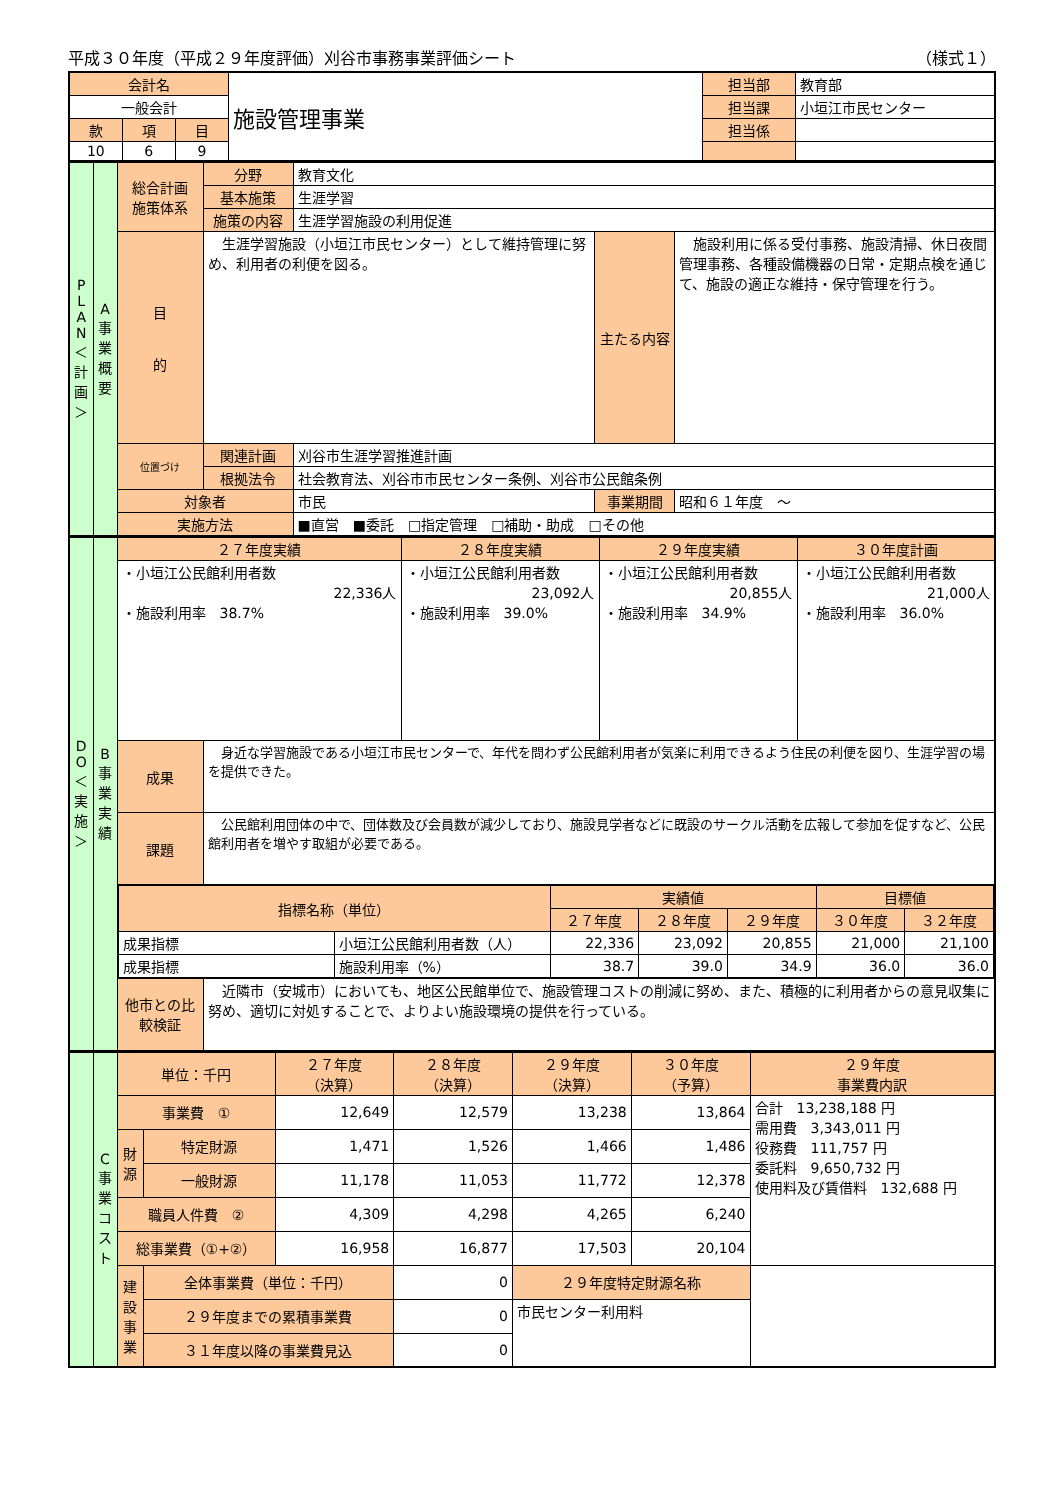平成３０年度（平成２９年度評価）刈谷市事務事業評価シート （様式１）
| 会計名 | | | 施設管理事業 | 担当部 | 教育部 |
| 一般会計 | | | | 担当課 | 小垣江市民センター |
| 款 | 項 | 目 | | 担当係 | |
| 10 | 6 | 9 | | | |
| P L A N ＜ 計 画 ＞ | A 事 業 概 要 | 総合計画 施策体系 | 分野 | 教育文化 | | |
| | | | 基本施策 | 生涯学習 | | |
| | | | 施策の内容 | 生涯学習施設の利用促進 | | |
| | | 目 的 | 生涯学習施設（小垣江市民センター）として維持管理に努め、利用者の利便を図る。 | | 主たる内容 | 施設利用に係る受付事務、施設清掃、休日夜間管理事務、各種設備機器の日常・定期点検を通じて、施設の適正な維持・保守管理を行う。 |
| | | 位置づけ | 関連計画 | 刈谷市生涯学習推進計画 | | |
| | | | 根拠法令 | 社会教育法、刈谷市市民センター条例、刈谷市公民館条例 | | |
| | | 対象者 | | 市民 | 事業期間 | 昭和６１年度 ～ |
| | | 実施方法 | | ■直営 ■委託 □指定管理 □補助・助成 □その他 | | |
| D O ＜ 実 施 ＞ | B 事 業 実 績 | ２７年度実績 | | ２８年度実績 | ２９年度実績 | ３０年度計画 |
| | | ・小垣江公民館利用者数 22,336人 ・施設利用率 38.7% | | ・小垣江公民館利用者数 23,092人 ・施設利用率 39.0% | ・小垣江公民館利用者数 20,855人 ・施設利用率 34.9% | ・小垣江公民館利用者数 21,000人 ・施設利用率 36.0% |
| | | 成果 | 身近な学習施設である小垣江市民センターで、年代を問わず公民館利用者が気楽に利用できるよう住民の利便を図り、生涯学習の場を提供できた。 | | | |
| | | 課題 | 公民館利用団体の中で、団体数及び会員数が減少しており、施設見学者などに既設のサークル活動を広報して参加を促すなど、公民館利用者を増やす取組が必要である。 | | | |
| | | / 指標名称（単位） / / 実績値 / / / 目標値 / / / / / ２７年度 / ２８年度 / ２９年度 / ３０年度 / ３２年度 / / 成果指標 / 小垣江公民館利用者数（人） / 22,336 / 23,092 / 20,855 / 21,000 / 21,100 / / 成果指標 / 施設利用率（%） / 38.7 / 39.0 / 34.9 / 36.0 / 36.0 / | | | | |
| | | 他市との比較検証 | 近隣市（安城市）においても、地区公民館単位で、施設管理コストの削減に努め、また、積極的に利用者からの意見収集に努め、適切に対処することで、よりよい施設環境の提供を行っている。 | | | |
| | C 事 業 コ ス ト | 単位：千円 | | ２７年度 （決算） | ２８年度 （決算） | ２９年度 （決算） | ３０年度 （予算） | ２９年度 事業費内訳 |
| | | 事業費 ① | | 12,649 | 12,579 | 13,238 | 13,864 | 合計 13,238,188 円 需用費 3,343,011 円 役務費 111,757 円 委託料 9,650,732 円 使用料及び賃借料 132,688 円 |
| | | 財 源 | 特定財源 | 1,471 | 1,526 | 1,466 | 1,486 | |
| | | | 一般財源 | 11,178 | 11,053 | 11,772 | 12,378 | |
| | | 職員人件費 ② | | 4,309 | 4,298 | 4,265 | 6,240 | |
| | | 総事業費（①+②） | | 16,958 | 16,877 | 17,503 | 20,104 | |
| | | 建設事業 | 全体事業費（単位：千円） | | 0 | ２９年度特定財源名称 | | |
| | | | ２９年度までの累積事業費 | | 0 | 市民センター利用料 | | |
| | | | ３１年度以降の事業費見込 | | 0 | | | |